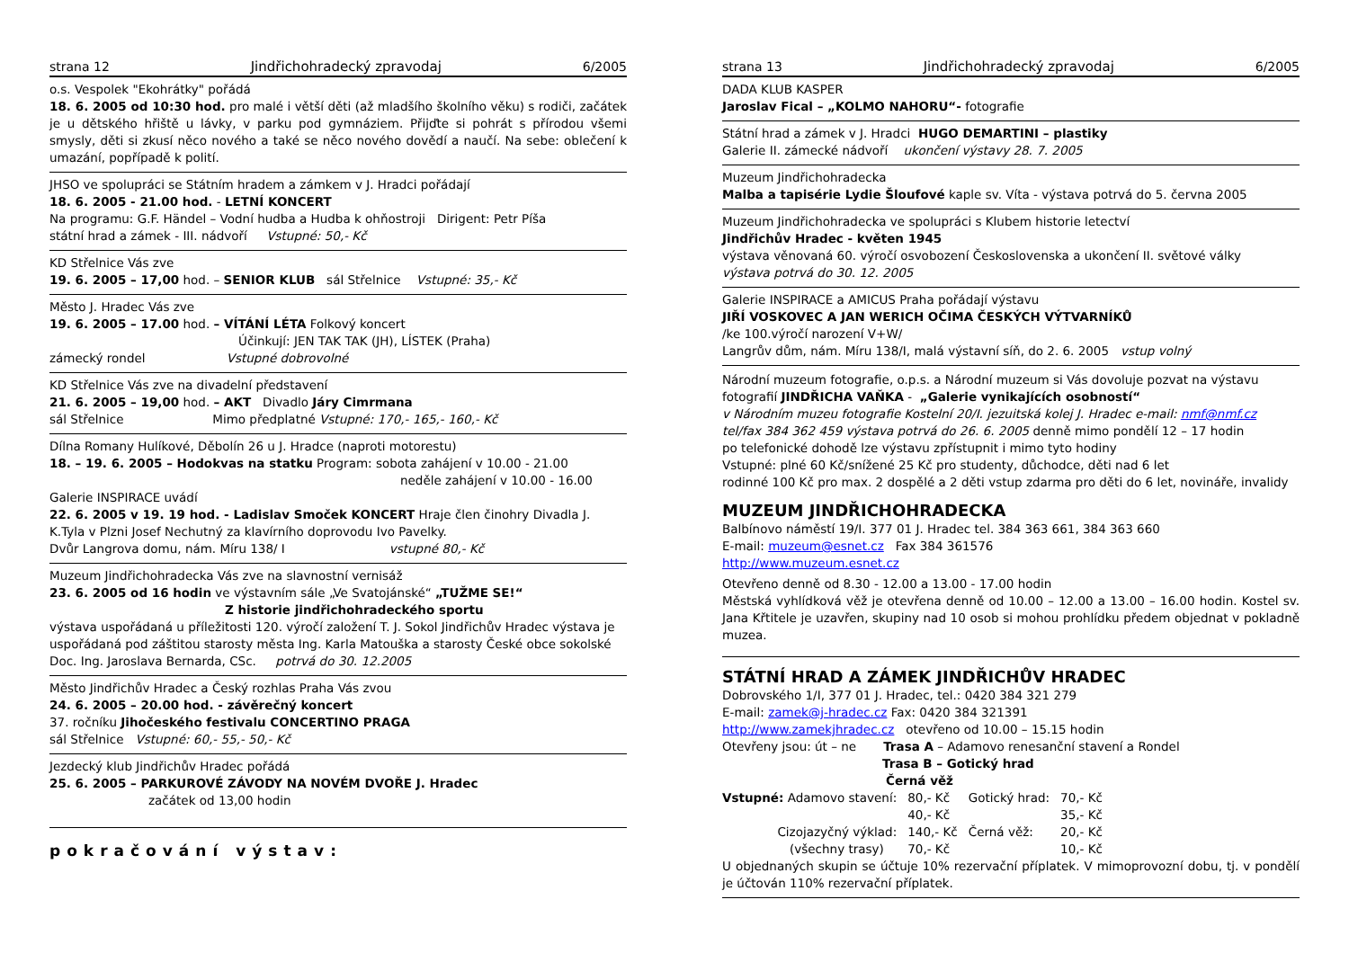strana 12 Jindřichohradecký zpravodaj 6/2005
o.s. Vespolek "Ekohrátky" pořádá
18. 6. 2005 od 10:30 hod. pro malé i větší děti (až mladšího školního věku) s rodiči, začátek je u dětského hřiště u lávky, v parku pod gymnáziem. Přijďte si pohrát s přírodou všemi smysly, děti si zkusí něco nového a také se něco nového dovědí a naučí. Na sebe: oblečení k umazání, popřípadě k polití.
JHSO ve spolupráci se Státním hradem a zámkem v J. Hradci pořádají
18. 6. 2005 - 21.00 hod. - LETNÍ KONCERT
Na programu: G.F. Händel – Vodní hudba a Hudba k ohňostroji Dirigent: Petr Píša
státní hrad a zámek - III. nádvoří Vstupné: 50,- Kč
KD Střelnice Vás zve
19. 6. 2005 – 17,00 hod. – SENIOR KLUB sál Střelnice Vstupné: 35,- Kč
Město J. Hradec Vás zve
19. 6. 2005 – 17.00 hod. – VÍTÁNÍ LÉTA Folkový koncert
Účinkují: JEN TAK TAK (JH), LÍSTEK (Praha)
zámecký rondel Vstupné dobrovolné
KD Střelnice Vás zve na divadelní představení
21. 6. 2005 – 19,00 hod. – AKT Divadlo Járy Cimrmana
sál Střelnice Mimo předplatné Vstupné: 170,- 165,- 160,- Kč
Dílna Romany Hulíkové, Děbolín 26 u J. Hradce (naproti motorestu)
18. – 19. 6. 2005 – Hodokvas na statku Program: sobota zahájení v 10.00 - 21.00
neděle zahájení v 10.00 - 16.00
Galerie INSPIRACE uvádí
22. 6. 2005 v 19. 19 hod. - Ladislav Smoček KONCERT Hraje člen činohry Divadla J. K.Tyla v Plzni Josef Nechutný za klavírního doprovodu Ivo Pavelky.
Dvůr Langrova domu, nám. Míru 138/ I vstupné 80,- Kč
Muzeum Jindřichohradecka Vás zve na slavnostní vernisáž
23. 6. 2005 od 16 hodin ve výstavním sále „Ve Svatojánské“ „TUŽME SE!“
Z historie jindřichohradeckého sportu
výstava uspořádaná u příležitosti 120. výročí založení T. J. Sokol Jindřichův Hradec výstava je uspořádaná pod záštitou starosty města Ing. Karla Matouška a starosty České obce sokolské Doc. Ing. Jaroslava Bernarda, CSc. potrvá do 30. 12.2005
Město Jindřichův Hradec a Český rozhlas Praha Vás zvou
24. 6. 2005 – 20.00 hod. - závěrečný koncert
37. ročníku Jihočeského festivalu CONCERTINO PRAGA
sál Střelnice Vstupné: 60,- 55,- 50,- Kč
Jezdecký klub Jindřichův Hradec pořádá
25. 6. 2005 – PARKUROVÉ ZÁVODY NA NOVÉM DVOŘE J. Hradec
začátek od 13,00 hodin
pokračování výstav:
strana 13 Jindřichohradecký zpravodaj 6/2005
DADA KLUB KASPER
Jaroslav Fical – „KOLMO NAHORU“- fotografie
Státní hrad a zámek v J. Hradci HUGO DEMARTINI – plastiky
Galerie II. zámecké nádvoří ukončení výstavy 28. 7. 2005
Muzeum Jindřichohradecka
Malba a tapisérie Lydie Šloufové kaple sv. Víta - výstava potrvá do 5. června 2005
Muzeum Jindřichohradecka ve spolupráci s Klubem historie letectví
Jindřichův Hradec - květen 1945
výstava věnovaná 60. výročí osvobození Československa a ukončení II. světové války
výstava potrvá do 30. 12. 2005
Galerie INSPIRACE a AMICUS Praha pořádají výstavu
JIŘÍ VOSKOVEC A JAN WERICH OČIMA ČESKÝCH VÝTVARNÍKŮ
/ke 100.výročí narození V+W/
Langrův dům, nám. Míru 138/I, malá výstavní síň, do 2. 6. 2005 vstup volný
Národní muzeum fotografie, o.p.s. a Národní muzeum si Vás dovoluje pozvat na výstavu
fotografií JINDŘICHA VAŇKA - „Galerie vynikajících osobností“
v Národním muzeu fotografie Kostelní 20/I. jezuitská kolej J. Hradec e-mail: nmf@nmf.cz
tel/fax 384 362 459 výstava potrvá do 26. 6. 2005 denně mimo pondělí 12 – 17 hodin
po telefonické dohodě lze výstavu zpřístupnit i mimo tyto hodiny
Vstupné: plné 60 Kč/snížené 25 Kč pro studenty, důchodce, děti nad 6 let
rodinné 100 Kč pro max. 2 dospělé a 2 děti vstup zdarma pro děti do 6 let, novináře, invalidy
MUZEUM JINDŘICHOHRADECKA
Balbínovo náměstí 19/I. 377 01 J. Hradec tel. 384 363 661, 384 363 660
E-mail: muzeum@esnet.cz Fax 384 361576
http://www.muzeum.esnet.cz
Otevřeno denně od 8.30 - 12.00 a 13.00 - 17.00 hodin
Městská vyhlídková věž je otevřena denně od 10.00 – 12.00 a 13.00 – 16.00 hodin. Kostel sv. Jana Křtitele je uzavřen, skupiny nad 10 osob si mohou prohlídku předem objednat v pokladně muzea.
STÁTNÍ HRAD A ZÁMEK JINDŘICHŮV HRADEC
Dobrovského 1/I, 377 01 J. Hradec, tel.: 0420 384 321 279
E-mail: zamek@j-hradec.cz Fax: 0420 384 321391
http://www.zamekjhradec.cz otevřeno od 10.00 – 15.15 hodin
Otevřeny jsou: út – ne Trasa A – Adamovo renesanční stavení a Rondel
Trasa B – Gotický hrad
Černá věž
| Vstupné: Adamovo stavení: | 80,- Kč | Gotický hrad: | 70,- Kč |
| | 40,- Kč | | 35,- Kč |
| Cizojazyčný výklad: | 140,- Kč | Černá věž: | 20,- Kč |
| (všechny trasy) | 70,- Kč | | 10,- Kč |
U objednaných skupin se účtuje 10% rezervační příplatek. V mimoprovozní dobu, tj. v pondělí je účtován 110% rezervační příplatek.